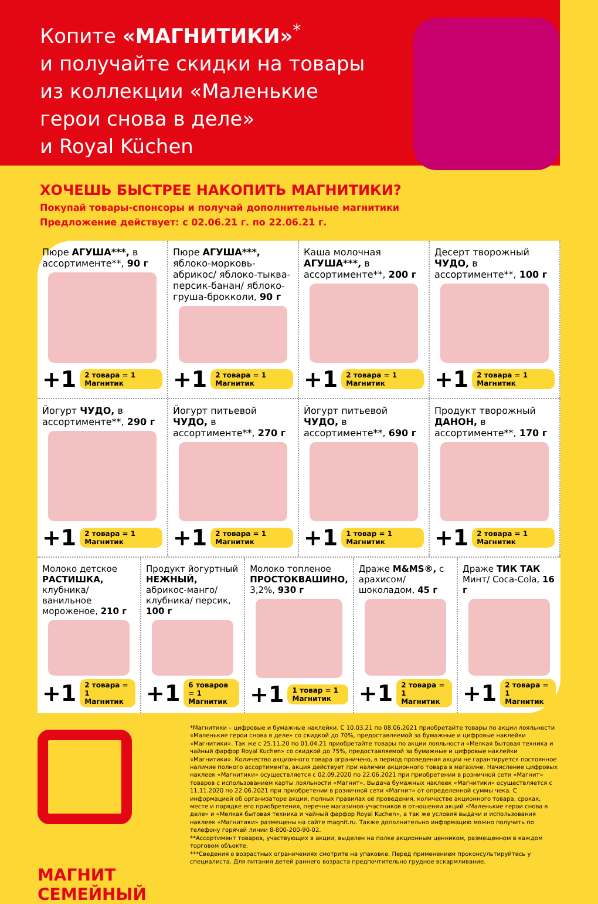Копите «МАГНИТИКИ»<sup>*</sup>
и получайте скидки на товары
из коллекции «Маленькие
герои снова в деле»
и Royal Küchen
ХОЧЕШЬ БЫСТРЕЕ НАКОПИТЬ МАГНИТИКИ?
Покупай товары-спонсоры и получай дополнительные магнитики
Предложение действует: с 02.06.21 г. по 22.06.21 г.
Пюре АГУША***, в ассортименте**, 90 г
+1 2 товара = 1 Магнитик
Пюре АГУША***, яблоко-морковь-абрикос/ яблоко-тыква-персик-банан/ яблоко-груша-брокколи, 90 г
+1 2 товара = 1 Магнитик
Каша молочная АГУША***, в ассортименте**, 200 г
+1 2 товара = 1 Магнитик
Десерт творожный ЧУДО, в ассортименте**, 100 г
+1 2 товара = 1 Магнитик
Йогурт ЧУДО, в ассортименте**, 290 г
+1 2 товара = 1 Магнитик
Йогурт питьевой ЧУДО, в ассортименте**, 270 г
+1 2 товара = 1 Магнитик
Йогурт питьевой ЧУДО, в ассортименте**, 690 г
+1 1 товар = 1 Магнитик
Продукт творожный ДАНОН, в ассортименте**, 170 г
+1 2 товара = 1 Магнитик
Молоко детское РАСТИШКА, клубника/ ванильное мороженое, 210 г
+1 2 товара = 1 Магнитик
Продукт йогуртный НЕЖНЫЙ, абрикос-манго/ клубника/ персик, 100 г
+1 6 товаров = 1 Магнитик
Молоко топленое ПРОСТОКВАШИНО, 3,2%, 930 г
+1 1 товар = 1 Магнитик
Драже M&MS®, с арахисом/ шоколадом, 45 г
+1 2 товара = 1 Магнитик
Драже ТИК ТАК Минт/ Coca-Cola, 16 г
+1 2 товара = 1 Магнитик
МАГНИТ
СЕМЕЙНЫЙ
*Магнитики – цифровые и бумажные наклейки. С 10.03.21 по 08.06.2021 приобретайте товары по акции лояльности «Маленькие герои снова в деле» со скидкой до 70%, предоставляемой за бумажные и цифровые наклейки «Магнитики». Так же с 25.11.20 по 01.04.21 приобретайте товары по акции лояльности «Мелкая бытовая техника и чайный фарфор Royal Kuchen» со скидкой до 75%, предоставляемой за бумажные и цифровые наклейки «Магнитики». Количество акционного товара ограничено, в период проведения акции не гарантируется постоянное наличие полного ассортимента, акция действует при наличии акционного товара в магазине. Начисление цифровых наклеек «Магнитики» осуществляется с 02.09.2020 по 22.06.2021 при приобретении в розничной сети «Магнит» товаров с использованием карты лояльности «Магнит». Выдача бумажных наклеек «Магнитики» осуществляется с 11.11.2020 по 22.06.2021 при приобретении в розничной сети «Магнит» от определенной суммы чека. С информацией об организаторе акции, полных правилах её проведения, количестве акционного товара, сроках, месте и порядке его приобретения, перечне магазинов-участников в отношении акций «Маленькие герои снова в деле» и «Мелкая бытовая техника и чайный фарфор Royal Kuchen», а так же условия выдачи и использования наклеек «Магнитики» размещены на сайте magnit.ru. Также дополнительно информацию можно получить по телефону горячей линии 8-800-200-90-02.
**Ассортимент товаров, участвующих в акции, выделен на полке акционным ценником, размещенном в каждом торговом объекте.
***Сведения о возрастных ограничениях смотрите на упаковке. Перед применением проконсультируйтесь у специалиста. Для питания детей раннего возраста предпочтительно грудное вскармливание.